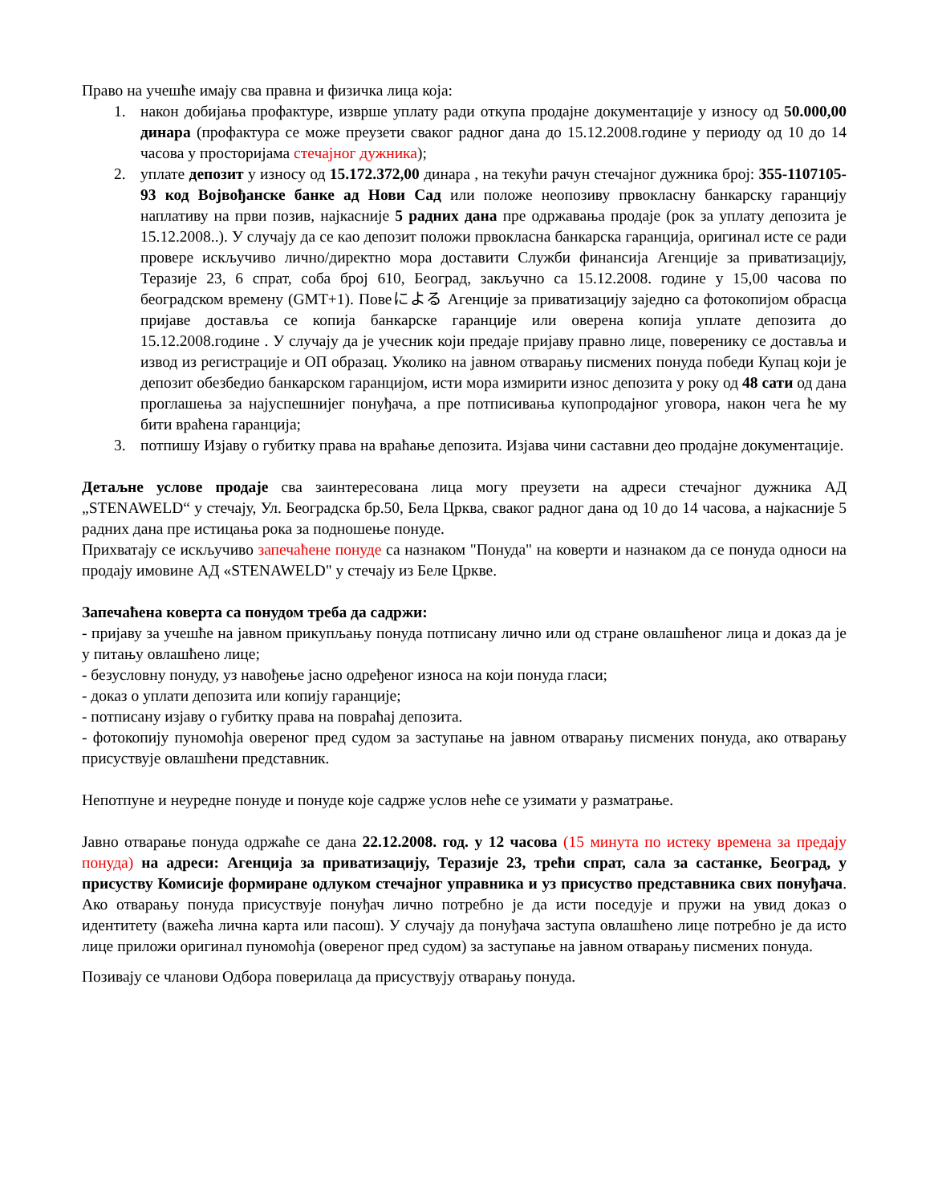Право на учешће имају сва правна и физичка лица која:
1. након добијања профактуре, изврше уплату ради откупа продајне документације у износу од 50.000,00 динара (профактура се може преузети сваког радног дана до 15.12.2008.године у периоду од 10 до 14 часова у просторијама стечајног дужника);
2. уплате депозит у износу од 15.172.372,00 динара , на текући рачун стечајног дужника број: 355-1107105-93 код Војвођанске банке ад Нови Сад или положе неопозиву првокласну банкарску гаранцију наплативу на први позив, најкасније 5 радних дана пре одржавања продаје (рок за уплату депозита је 15.12.2008..). У случају да се као депозит положи првокласна банкарска гаранција, оригинал исте се ради провере искључиво лично/директно мора доставити Служби финансија Агенције за приватизацију, Теразије 23, 6 спрат, соба број 610, Београд, закључно са 15.12.2008. године у 15,00 часова по београдском времену (GMT+1). Повеによる Агенције за приватизацију заједно са фотокопијом обрасца пријаве доставља се копија банкарске гаранције или оверена копија уплате депозита до 15.12.2008.године . У случају да је учесник који предаје пријаву правно лице, поверенику се доставља и извод из регистрације и ОП образац. Уколико на јавном отварању писмених понуда победи Купац који је депозит обезбедио банкарском гаранцијом, исти мора измирити износ депозита у року од 48 сати од дана проглашења за најуспешнијег понуђача, а пре потписивања купопродајног уговора, након чега ће му бити враћена гаранција;
3. потпишу Изјаву о губитку права на враћање депозита. Изјава чини саставни део продајне документације.
Детаљне услове продаје сва заинтересована лица могу преузети на адреси стечајног дужника АД „STENAWELD“ у стечају, Ул. Београдска бр.50, Бела Црква, сваког радног дана од 10 до 14 часова, а најкасније 5 радних дана пре истицања рока за подношење понуде.
Прихватају се искључиво запечаћене понуде са назнаком "Понуда" на коверти и назнаком да се понуда односи на продају имовине АД «STENAWELD" у стечају из Беле Цркве.
Запечаћена коверта са понудом треба да садржи:
- пријаву за учешће на јавном прикупљању понуда потписану лично или од стране овлашћеног лица и доказ да је у питању овлашћено лице;
- безусловну понуду, уз навођење јасно одређеног износа на који понуда гласи;
- доказ о уплати депозита или копију гаранције;
- потписану изјаву о губитку права на повраћај депозита.
- фотокопију пуномоћја овереног пред судом за заступање на јавном отварању писмених понуда, ако отварању присуствује овлашћени представник.
Непотпуне и неуредне понуде и понуде које садрже услов неће се узимати у разматрање.
Јавно отварање понуда одржаће се дана 22.12.2008. год. у 12 часова (15 минута по истеку времена за предају понуда) на адреси: Агенција за приватизацију, Теразије 23, трећи спрат, сала за састанке, Београд, у присуству Комисије формиране одлуком стечајног управника и уз присуство представника свих понуђача. Ако отварању понуда присуствује понуђач лично потребно је да исти поседује и пружи на увид доказ о идентитету (важећа лична карта или пасош). У случају да понуђача заступа овлашћено лице потребно је да исто лице приложи оригинал пуномоћја (овереног пред судом) за заступање на јавном отварању писмених понуда.
Позивају се чланови Одбора поверилаца да присуствују отварању понуда.